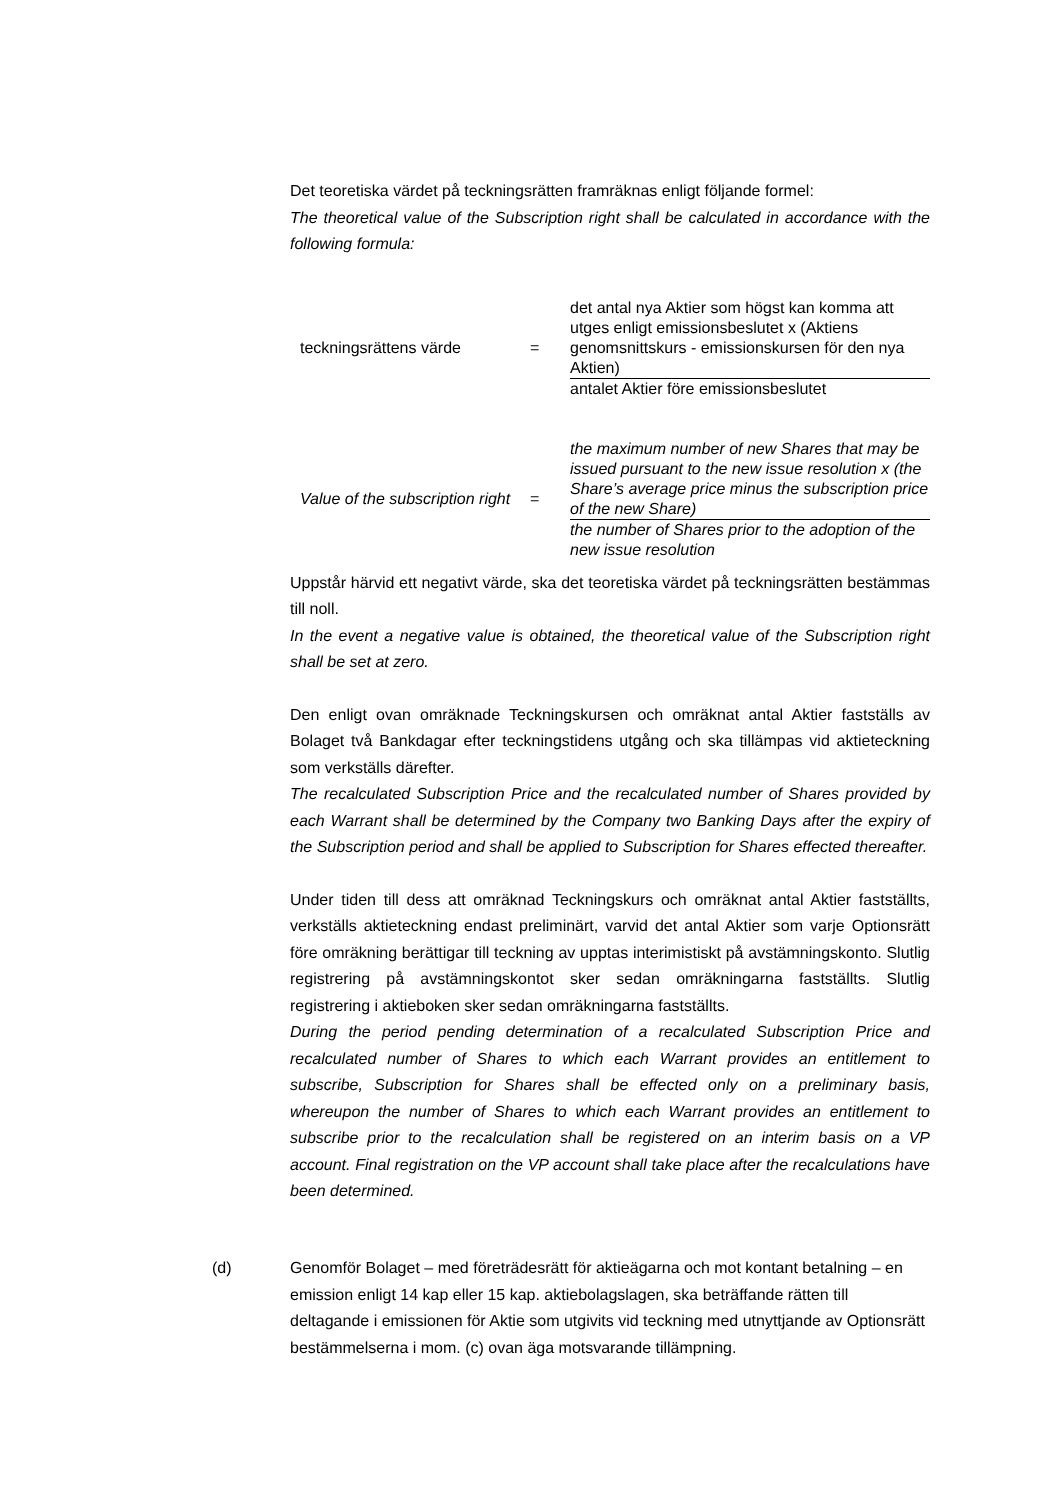Det teoretiska värdet på teckningsrätten framräknas enligt följande formel:
The theoretical value of the Subscription right shall be calculated in accordance with the following formula:
teckningsrättens värde =
det antal nya Aktier som högst kan komma att utges enligt emissionsbeslutet x (Aktiens genomsnittskurs - emissionskursen för den nya Aktien)
antalet Aktier före emissionsbeslutet
Value of the subscription right
=
the maximum number of new Shares that may be issued pursuant to the new issue resolution x (the Share’s average price minus the subscription price of the new Share)
the number of Shares prior to the adoption of the new issue resolution
Uppstår härvid ett negativt värde, ska det teoretiska värdet på teckningsrätten bestämmas till noll.
In the event a negative value is obtained, the theoretical value of the Subscription right shall be set at zero.
Den enligt ovan omräknade Teckningskursen och omräknat antal Aktier fastställs av Bolaget två Bankdagar efter teckningstidens utgång och ska tillämpas vid aktieteckning som verkställs därefter.
The recalculated Subscription Price and the recalculated number of Shares provided by each Warrant shall be determined by the Company two Banking Days after the expiry of the Subscription period and shall be applied to Subscription for Shares effected thereafter.
Under tiden till dess att omräknad Teckningskurs och omräknat antal Aktier fastställts, verkställs aktieteckning endast preliminärt, varvid det antal Aktier som varje Optionsrätt före omräkning berättigar till teckning av upptas interimistiskt på avstämningskonto. Slutlig registrering på avstämningskontot sker sedan omräkningarna fastställts. Slutlig registrering i aktieboken sker sedan omräkningarna fastställts.
During the period pending determination of a recalculated Subscription Price and recalculated number of Shares to which each Warrant provides an entitlement to subscribe, Subscription for Shares shall be effected only on a preliminary basis, whereupon the number of Shares to which each Warrant provides an entitlement to subscribe prior to the recalculation shall be registered on an interim basis on a VP account. Final registration on the VP account shall take place after the recalculations have been determined.
(d) Genomför Bolaget – med företrädesrätt för aktieägarna och mot kontant betalning – en emission enligt 14 kap eller 15 kap. aktiebolagslagen, ska beträffande rätten till deltagande i emissionen för Aktie som utgivits vid teckning med utnyttjande av Optionsrätt bestämmelserna i mom. (c) ovan äga motsvarande tillämpning.